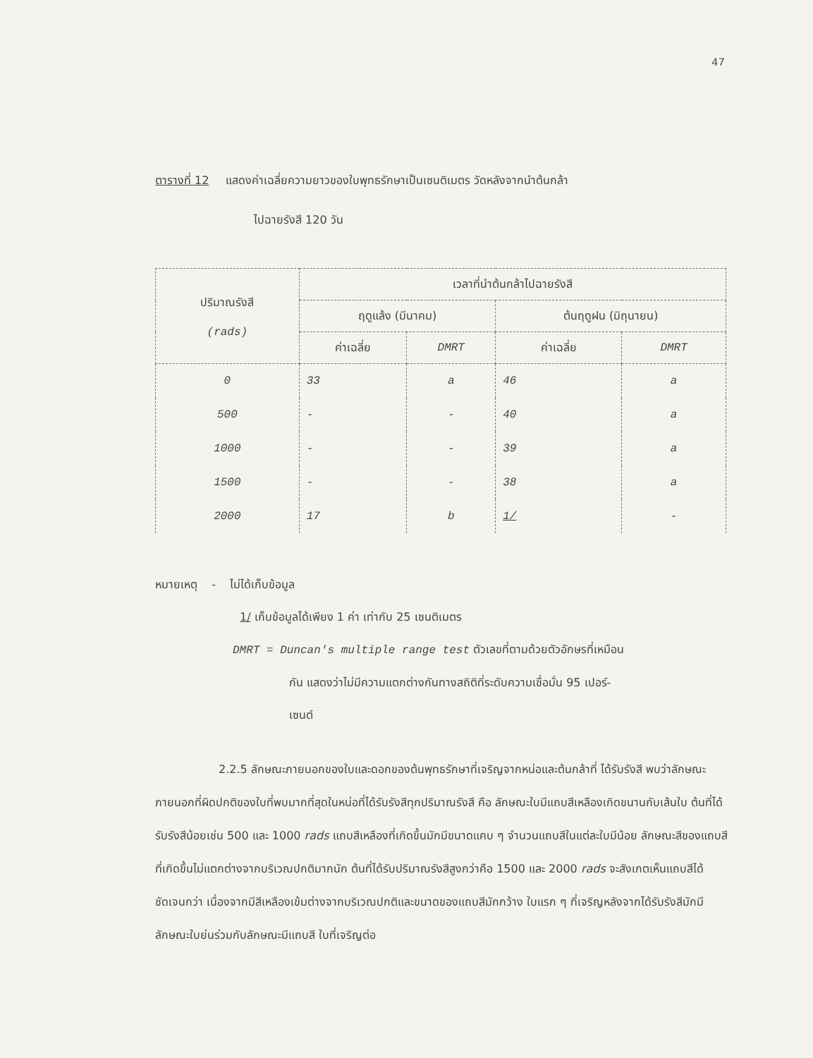47
ตารางที่ 12 แสดงค่าเฉลี่ยความยาวของใบพุทธรักษาเป็นเซนติเมตร วัดหลังจากนำต้นกล้า
ไปฉายรังสี 120 วัน
| ปริมาณรังสี (rads) | เวลาที่นำต้นกล้าไปฉายรังสี | | | |
| --- | --- | --- | --- | --- |
| | ฤดูแล้ง (มีนาคม) | | ต้นฤดูฝน (มิถุนายน) | |
| | ค่าเฉลี่ย | DMRT | ค่าเฉลี่ย | DMRT |
| 0 | 33 | a | 46 | a |
| 500 | - | - | 40 | a |
| 1000 | - | - | 39 | a |
| 1500 | - | - | 38 | a |
| 2000 | 17 | b | 1/ | - |
หมายเหตุ - ไม่ได้เก็บข้อมูล
1/ เก็บข้อมูลได้เพียง 1 ค่า เท่ากับ 25 เซนติเมตร
DMRT = Duncan's multiple range test ตัวเลขที่ตามด้วยตัวอักษรที่เหมือน
กัน แสดงว่าไม่มีความแตกต่างกันทางสถิติที่ระดับความเชื่อมั่น 95 เปอร์-
เซนต์
2.2.5 ลักษณะภายนอกของใบและดอกของต้นพุทธรักษาที่เจริญจากหน่อและต้นกล้าที่ ได้รับรังสี พบว่าลักษณะภายนอกที่ผิดปกติของใบที่พบมากที่สุดในหน่อที่ได้รับรังสีทุกปริมาณรังสี คือ ลักษณะใบมีแถบสีเหลืองเกิดขนานกับเส้นใบ ต้นที่ได้รับรังสีน้อยเช่น 500 และ 1000 rads แถบสีเหลืองที่เกิดขึ้นมักมีขนาดแคบ ๆ จำนวนแถบสีในแต่ละใบมีน้อย ลักษณะสีของแถบสีที่เกิดขึ้นไม่แตกต่างจากบริเวณปกติมากนัก ต้นที่ได้รับปริมาณรังสีสูงกว่าคือ 1500 และ 2000 rads จะสังเกตเห็นแถบสีได้ชัดเจนกว่า เนื่องจากมีสีเหลืองเข้มต่างจากบริเวณปกติและขนาดของแถบสีมักกว้าง ใบแรก ๆ ที่เจริญหลังจากได้รับรังสีมักมีลักษณะใบย่นร่วมกับลักษณะมีแถบสี ใบที่เจริญต่อ